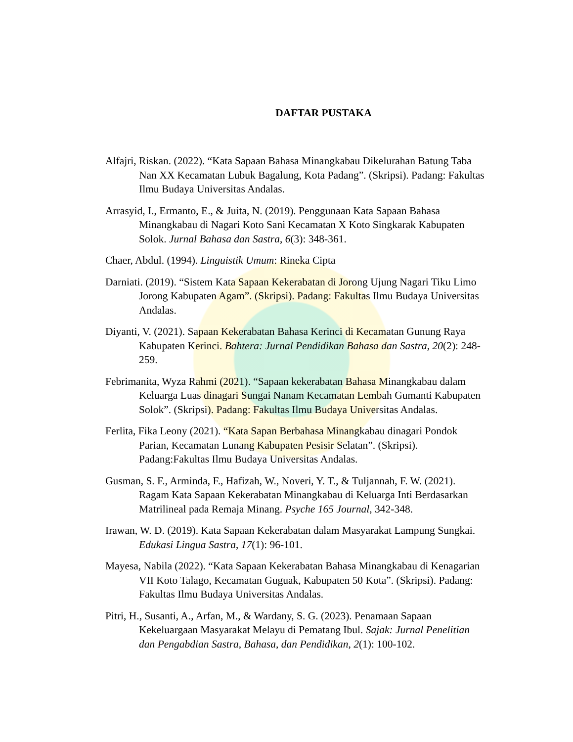DAFTAR PUSTAKA
Alfajri, Riskan. (2022). “Kata Sapaan Bahasa Minangkabau Dikelurahan Batung Taba Nan XX Kecamatan Lubuk Bagalung, Kota Padang”. (Skripsi). Padang: Fakultas Ilmu Budaya Universitas Andalas.
Arrasyid, I., Ermanto, E., & Juita, N. (2019). Penggunaan Kata Sapaan Bahasa Minangkabau di Nagari Koto Sani Kecamatan X Koto Singkarak Kabupaten Solok. Jurnal Bahasa dan Sastra, 6(3): 348-361.
Chaer, Abdul. (1994). Linguistik Umum: Rineka Cipta
Darniati. (2019). “Sistem Kata Sapaan Kekerabatan di Jorong Ujung Nagari Tiku Limo Jorong Kabupaten Agam”. (Skripsi). Padang: Fakultas Ilmu Budaya Universitas Andalas.
Diyanti, V. (2021). Sapaan Kekerabatan Bahasa Kerinci di Kecamatan Gunung Raya Kabupaten Kerinci. Bahtera: Jurnal Pendidikan Bahasa dan Sastra, 20(2): 248-259.
Febrimanita, Wyza Rahmi (2021). “Sapaan kekerabatan Bahasa Minangkabau dalam Keluarga Luas dinagari Sungai Nanam Kecamatan Lembah Gumanti Kabupaten Solok”. (Skripsi). Padang: Fakultas Ilmu Budaya Universitas Andalas.
Ferlita, Fika Leony (2021). “Kata Sapan Berbahasa Minangkabau dinagari Pondok Parian, Kecamatan Lunang Kabupaten Pesisir Selatan”. (Skripsi). Padang:Fakultas Ilmu Budaya Universitas Andalas.
Gusman, S. F., Arminda, F., Hafizah, W., Noveri, Y. T., & Tuljannah, F. W. (2021). Ragam Kata Sapaan Kekerabatan Minangkabau di Keluarga Inti Berdasarkan Matrilineal pada Remaja Minang. Psyche 165 Journal, 342-348.
Irawan, W. D. (2019). Kata Sapaan Kekerabatan dalam Masyarakat Lampung Sungkai. Edukasi Lingua Sastra, 17(1): 96-101.
Mayesa, Nabila (2022). “Kata Sapaan Kekerabatan Bahasa Minangkabau di Kenagarian VII Koto Talago, Kecamatan Guguak, Kabupaten 50 Kota”. (Skripsi). Padang: Fakultas Ilmu Budaya Universitas Andalas.
Pitri, H., Susanti, A., Arfan, M., & Wardany, S. G. (2023). Penamaan Sapaan Kekeluargaan Masyarakat Melayu di Pematang Ibul. Sajak: Jurnal Penelitian dan Pengabdian Sastra, Bahasa, dan Pendidikan, 2(1): 100-102.